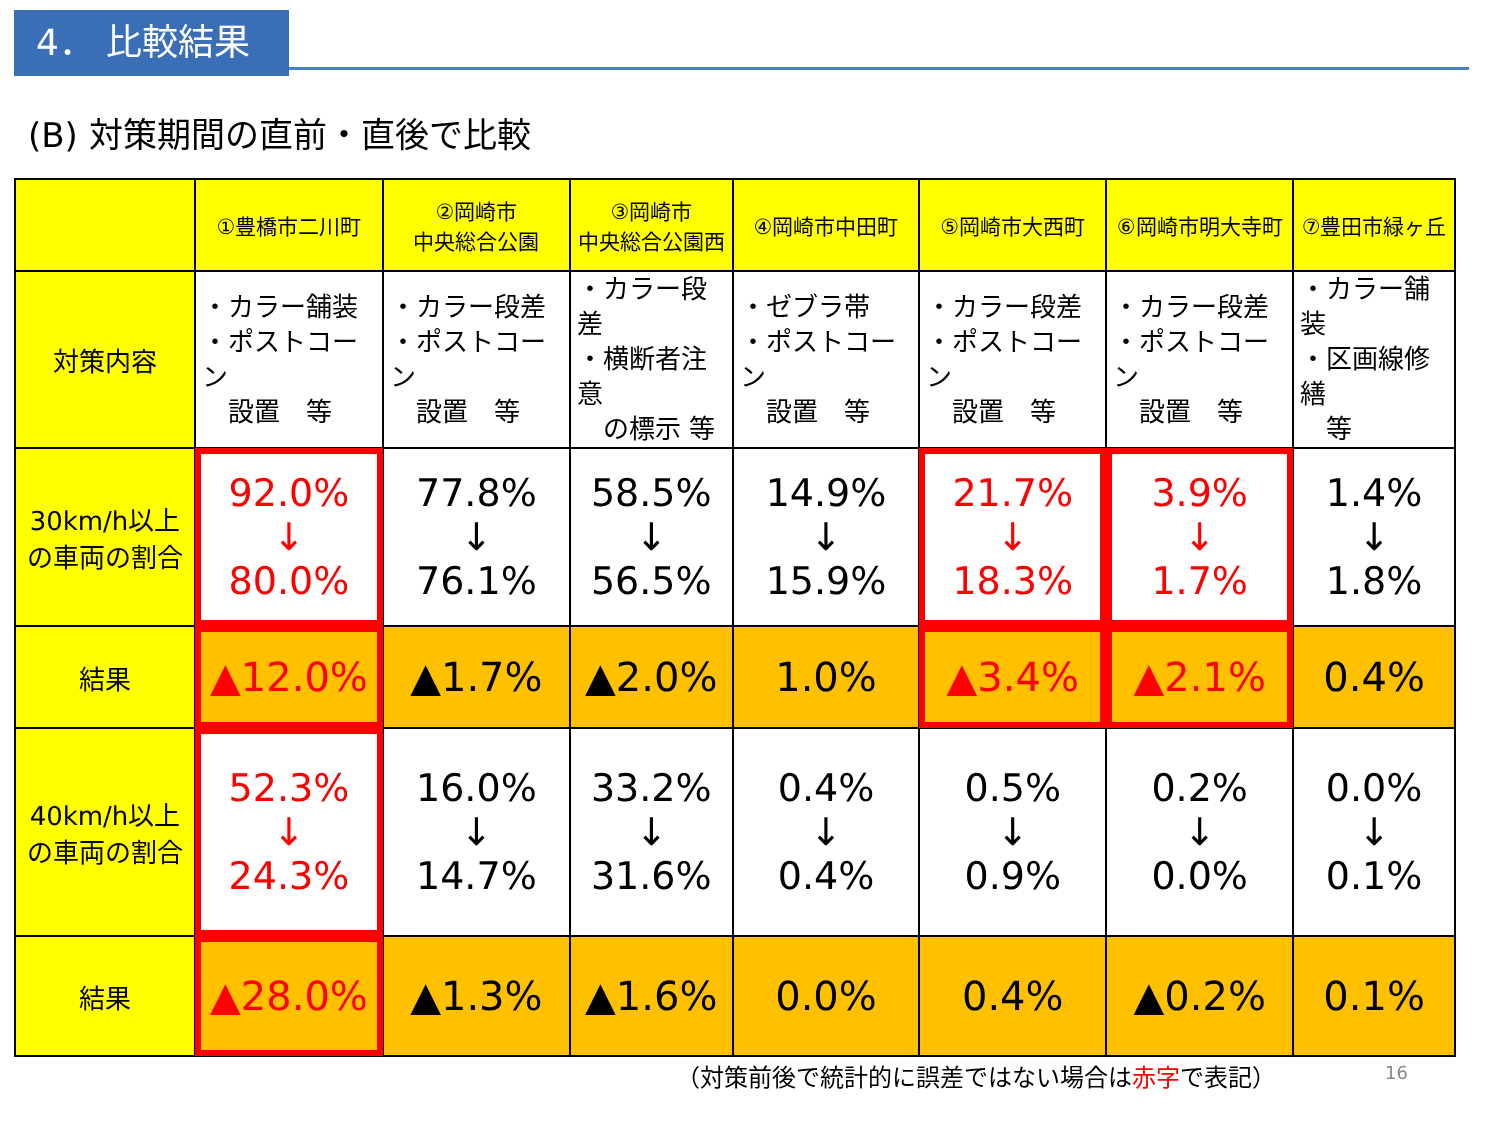4． 比較結果
(B) 対策期間の直前・直後で比較
| | ①豊橋市二川町 | ②岡崎市 中央総合公園 | ③岡崎市 中央総合公園西 | ④岡崎市中田町 | ⑤岡崎市大西町 | ⑥岡崎市明大寺町 | ⑦豊田市緑ヶ丘 |
| 対策内容 | ・カラー舗装 ・ポストコーン 設置 等 | ・カラー段差 ・ポストコーン 設置 等 | ・カラー段差 ・横断者注意 の標示 等 | ・ゼブラ帯 ・ポストコーン 設置 等 | ・カラー段差 ・ポストコーン 設置 等 | ・カラー段差 ・ポストコーン 設置 等 | ・カラー舗装 ・区画線修繕 等 |
| 30km/h以上 の車両の割合 | 92.0% ↓ 80.0% | 77.8% ↓ 76.1% | 58.5% ↓ 56.5% | 14.9% ↓ 15.9% | 21.7% ↓ 18.3% | 3.9% ↓ 1.7% | 1.4% ↓ 1.8% |
| 結果 | ▲12.0% | ▲1.7% | ▲2.0% | 1.0% | ▲3.4% | ▲2.1% | 0.4% |
| 40km/h以上 の車両の割合 | 52.3% ↓ 24.3% | 16.0% ↓ 14.7% | 33.2% ↓ 31.6% | 0.4% ↓ 0.4% | 0.5% ↓ 0.9% | 0.2% ↓ 0.0% | 0.0% ↓ 0.1% |
| 結果 | ▲28.0% | ▲1.3% | ▲1.6% | 0.0% | 0.4% | ▲0.2% | 0.1% |
（対策前後で統計的に誤差ではない場合は赤字で表記）
16